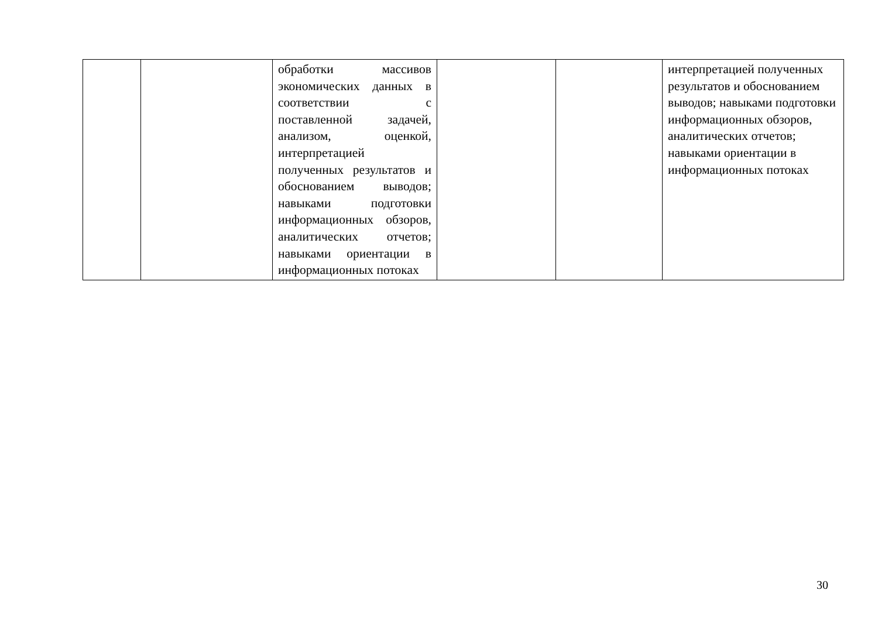| | | обработки массивов экономических данных в соответствии с поставленной задачей, анализом, оценкой, интерпретацией полученных результатов и обоснованием выводов; навыками подготовки информационных обзоров, аналитических отчетов; навыками ориентации в информационных потоках | | | интерпретацией полученных результатов и обоснованием выводов; навыками подготовки информационных обзоров, аналитических отчетов; навыками ориентации в информационных потоках |
30